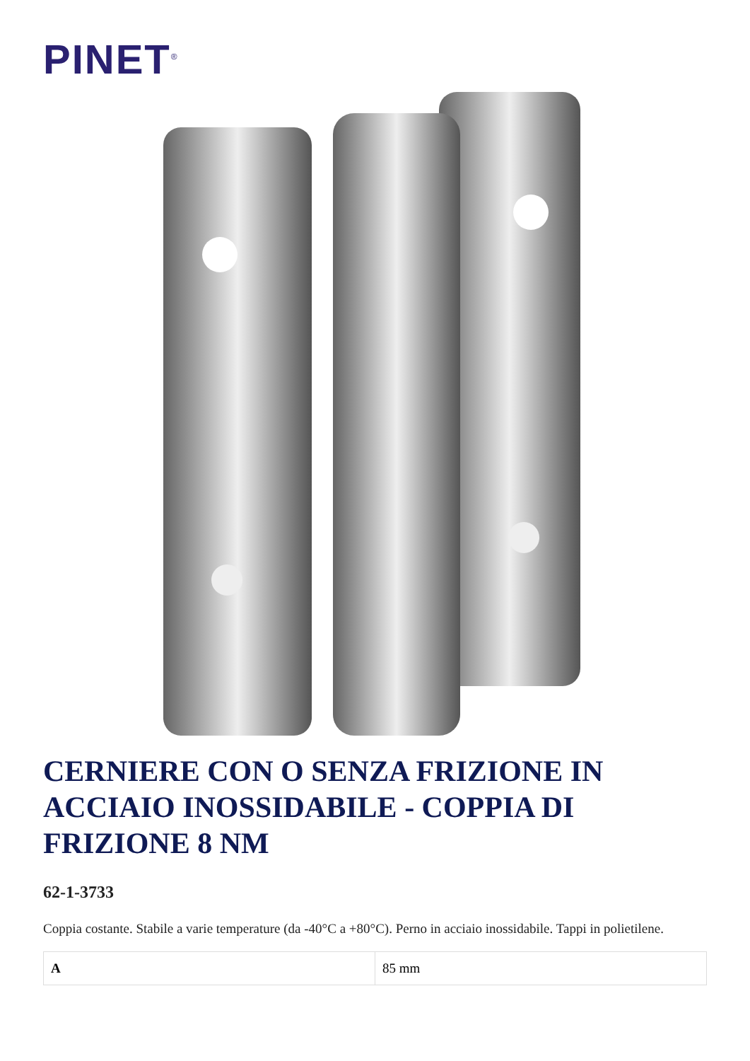PINET<sup>®</sup>
CERNIERE CON O SENZA FRIZIONE IN ACCIAIO INOSSIDABILE - COPPIA DI FRIZIONE 8 NM
62-1-3733
Coppia costante. Stabile a varie temperature (da -40°C a +80°C). Perno in acciaio inossidabile. Tappi in polietilene.
| A | 85 mm |